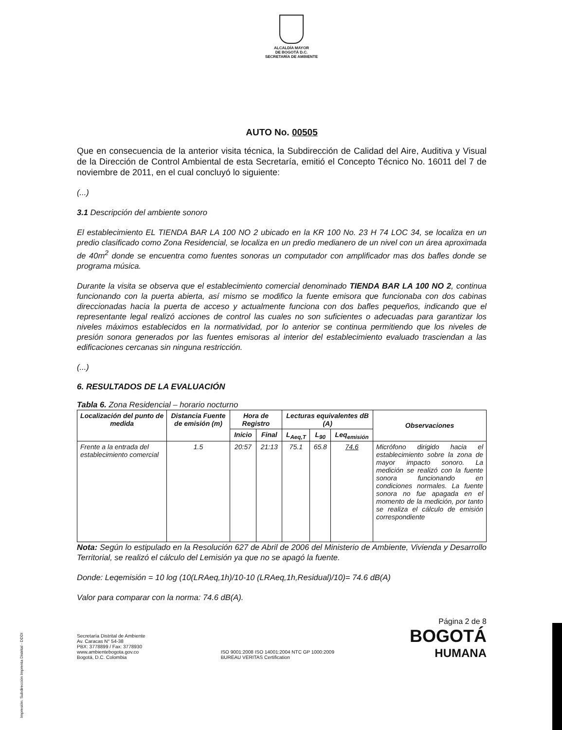ALCALDÍA MAYOR
DE BOGOTÁ D.C.
SECRETARÍA DE AMBIENTE
AUTO No. 00505
Que en consecuencia de la anterior visita técnica, la Subdirección de Calidad del Aire, Auditiva y Visual de la Dirección de Control Ambiental de esta Secretaría, emitió el Concepto Técnico No. 16011 del 7 de noviembre de 2011, en el cual concluyó lo siguiente:
(...)
3.1 Descripción del ambiente sonoro
El establecimiento EL TIENDA BAR LA 100 NO 2 ubicado en la KR 100 No. 23 H 74 LOC 34, se localiza en un predio clasificado como Zona Residencial, se localiza en un predio medianero de un nivel con un área aproximada de 40m<sup>2</sup> donde se encuentra como fuentes sonoras un computador con amplificador mas dos bafles donde se programa música.
Durante la visita se observa que el establecimiento comercial denominado TIENDA BAR LA 100 NO 2, continua funcionando con la puerta abierta, así mismo se modifico la fuente emisora que funcionaba con dos cabinas direccionadas hacia la puerta de acceso y actualmente funciona con dos bafles pequeños, indicando que el representante legal realizó acciones de control las cuales no son suficientes o adecuadas para garantizar los niveles máximos establecidos en la normatividad, por lo anterior se continua permitiendo que los niveles de presión sonora generados por las fuentes emisoras al interior del establecimiento evaluado trasciendan a las edificaciones cercanas sin ninguna restricción.
(...)
6. RESULTADOS DE LA EVALUACIÓN
Tabla 6. Zona Residencial – horario nocturno
| Localización del punto de medida | Distancia Fuente de emisión (m) | Hora de Registro | | Lecturas equivalentes dB (A) | | | Observaciones |
| --- | --- | --- | --- | --- | --- | --- | --- |
| | | Inicio | Final | L<sub>Aeq,T</sub> | L<sub>90</sub> | Leq<sub>emisión</sub> | |
| Frente a la entrada del establecimiento comercial | 1.5 | 20:57 | 21:13 | 75.1 | 65.8 | 74.6 | Micrófono dirigido hacia el establecimiento sobre la zona de mayor impacto sonoro. La medición se realizó con la fuente sonora funcionando en condiciones normales. La fuente sonora no fue apagada en el momento de la medición, por tanto se realiza el cálculo de emisión correspondiente |
Nota: Según lo estipulado en la Resolución 627 de Abril de 2006 del Ministerio de Ambiente, Vivienda y Desarrollo Territorial, se realizó el cálculo del Lemisión ya que no se apagó la fuente.
Donde: Leqemisión = 10 log (10(LRAeq,1h)/10-10 (LRAeq,1h,Residual)/10)= 74.6 dB(A)
Valor para comparar con la norma: 74.6 dB(A).
Secretaría Distrital de Ambiente
Av. Caracas N° 54-38
PBX: 3778899 / Fax: 3778930
www.ambientebogota.gov.co
Bogotá, D.C. Colombia
ISO 9001:2008 ISO 14001:2004 NTC GP 1000:2009
BUREAU VERITAS Certification
Página 2 de 8
BOGOTÁ
HUMANA
Impresión: Subdirección Imprenta Distrital - DDDI